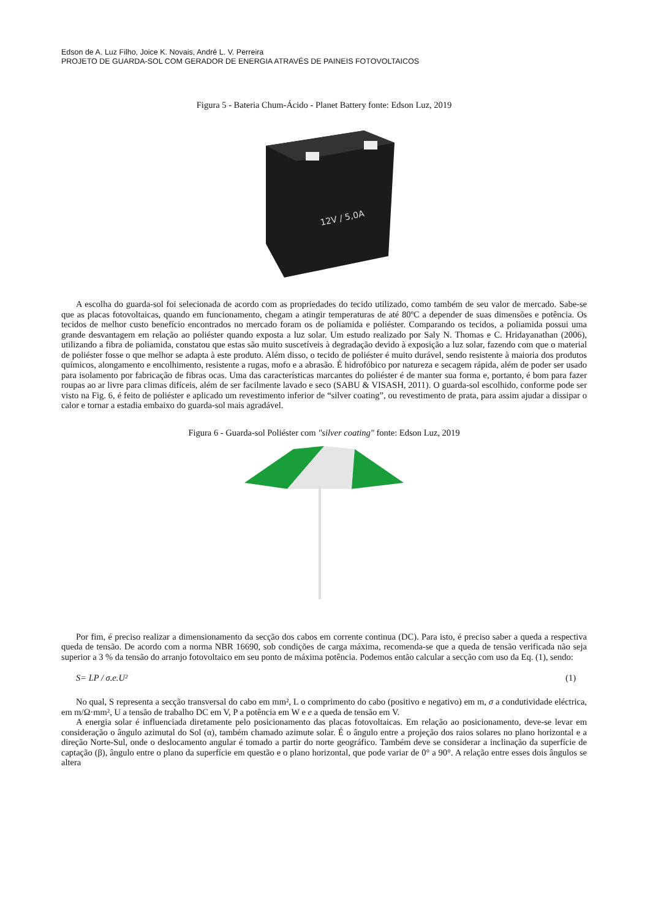Edson de A. Luz Filho, Joice K. Novais, André L. V. Perreira
PROJETO DE GUARDA-SOL COM GERADOR DE ENERGIA ATRAVÉS DE PAINEIS FOTOVOLTAICOS
Figura 5 - Bateria Chum-Ácido - Planet Battery fonte: Edson Luz, 2019
12V / 5,0A
A escolha do guarda-sol foi selecionada de acordo com as propriedades do tecido utilizado, como também de seu valor de mercado. Sabe-se que as placas fotovoltaicas, quando em funcionamento, chegam a atingir temperaturas de até 80ºC a depender de suas dimensões e potência. Os tecidos de melhor custo benefício encontrados no mercado foram os de poliamida e poliéster. Comparando os tecidos, a poliamida possui uma grande desvantagem em relação ao poliéster quando exposta a luz solar. Um estudo realizado por Saly N. Thomas e C. Hridayanathan (2006), utilizando a fibra de poliamida, constatou que estas são muito suscetíveis à degradação devido à exposição a luz solar, fazendo com que o material de poliéster fosse o que melhor se adapta à este produto. Além disso, o tecido de poliéster é muito durável, sendo resistente à maioria dos produtos químicos, alongamento e encolhimento, resistente a rugas, mofo e a abrasão. É hidrofóbico por natureza e secagem rápida, além de poder ser usado para isolamento por fabricação de fibras ocas. Uma das características marcantes do poliéster é de manter sua forma e, portanto, é bom para fazer roupas ao ar livre para climas difíceis, além de ser facilmente lavado e seco (SABU & VISASH, 2011). O guarda-sol escolhido, conforme pode ser visto na Fig. 6, é feito de poliéster e aplicado um revestimento inferior de “silver coating”, ou revestimento de prata, para assim ajudar a dissipar o calor e tornar a estadia embaixo do guarda-sol mais agradável.
Figura 6 - Guarda-sol Poliéster com "silver coating" fonte: Edson Luz, 2019
Por fim, é preciso realizar a dimensionamento da secção dos cabos em corrente continua (DC). Para isto, é preciso saber a queda a respectiva queda de tensão. De acordo com a norma NBR 16690, sob condições de carga máxima, recomenda-se que a queda de tensão verificada não seja superior a 3 % da tensão do arranjo fotovoltaico em seu ponto de máxima potência. Podemos então calcular a secção com uso da Eq. (1), sendo:
S= LP / σ.e.U² (1)
No qual, S representa a secção transversal do cabo em mm², L o comprimento do cabo (positivo e negativo) em m, σ a condutividade eléctrica, em m/Ω·mm², U a tensão de trabalho DC em V, P a potência em W e e a queda de tensão em V.
A energia solar é influenciada diretamente pelo posicionamento das placas fotovoltaicas. Em relação ao posicionamento, deve-se levar em consideração o ângulo azimutal do Sol (α), também chamado azimute solar. É o ângulo entre a projeção dos raios solares no plano horizontal e a direção Norte-Sul, onde o deslocamento angular é tomado a partir do norte geográfico. Também deve se considerar a inclinação da superfície de captação (β), ângulo entre o plano da superfície em questão e o plano horizontal, que pode variar de 0° a 90°. A relação entre esses dois ângulos se altera